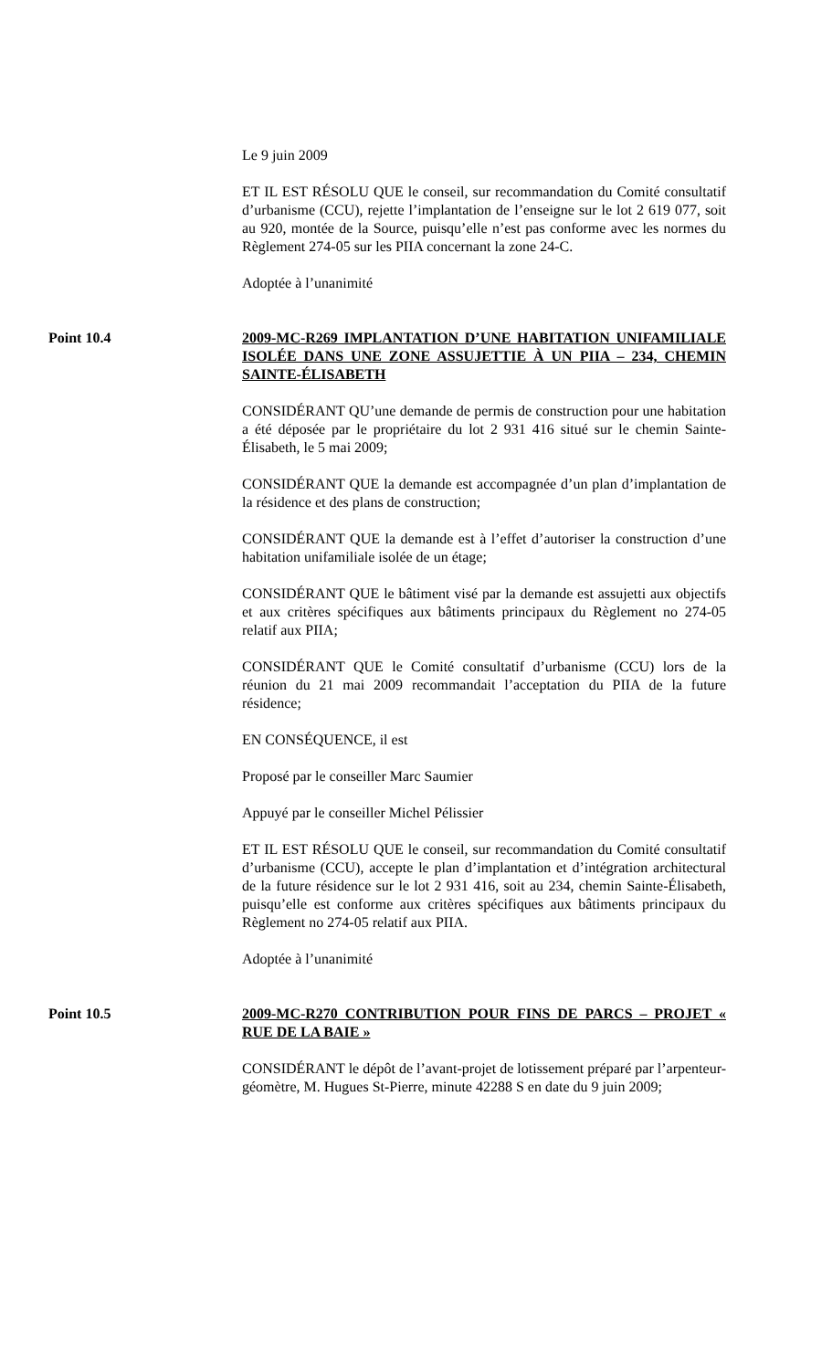Le 9 juin 2009
ET IL EST RÉSOLU QUE le conseil, sur recommandation du Comité consultatif d’urbanisme (CCU), rejette l’implantation de l’enseigne sur le lot 2 619 077, soit au 920, montée de la Source, puisqu’elle n’est pas conforme avec les normes du Règlement 274-05 sur les PIIA concernant la zone 24-C.
Adoptée à l’unanimité
Point 10.4 2009-MC-R269 IMPLANTATION D’UNE HABITATION UNIFAMILIALE ISOLÉE DANS UNE ZONE ASSUJETTIE À UN PIIA – 234, CHEMIN SAINTE-ÉLISABETH
CONSIDÉRANT QU’une demande de permis de construction pour une habitation a été déposée par le propriétaire du lot 2 931 416 situé sur le chemin Sainte-Élisabeth, le 5 mai 2009;
CONSIDÉRANT QUE la demande est accompagnée d’un plan d’implantation de la résidence et des plans de construction;
CONSIDÉRANT QUE la demande est à l’effet d’autoriser la construction d’une habitation unifamiliale isolée de un étage;
CONSIDÉRANT QUE le bâtiment visé par la demande est assujetti aux objectifs et aux critères spécifiques aux bâtiments principaux du Règlement no 274-05 relatif aux PIIA;
CONSIDÉRANT QUE le Comité consultatif d’urbanisme (CCU) lors de la réunion du 21 mai 2009 recommandait l’acceptation du PIIA de la future résidence;
EN CONSÉQUENCE, il est
Proposé par le conseiller Marc Saumier
Appuyé par le conseiller Michel Pélissier
ET IL EST RÉSOLU QUE le conseil, sur recommandation du Comité consultatif d’urbanisme (CCU), accepte le plan d’implantation et d’intégration architectural de la future résidence sur le lot 2 931 416, soit au 234, chemin Sainte-Élisabeth, puisqu’elle est conforme aux critères spécifiques aux bâtiments principaux du Règlement no 274-05 relatif aux PIIA.
Adoptée à l’unanimité
Point 10.5 2009-MC-R270 CONTRIBUTION POUR FINS DE PARCS – PROJET « RUE DE LA BAIE »
CONSIDÉRANT le dépôt de l’avant-projet de lotissement préparé par l’arpenteur-géomètre, M. Hugues St-Pierre, minute 42288 S en date du 9 juin 2009;